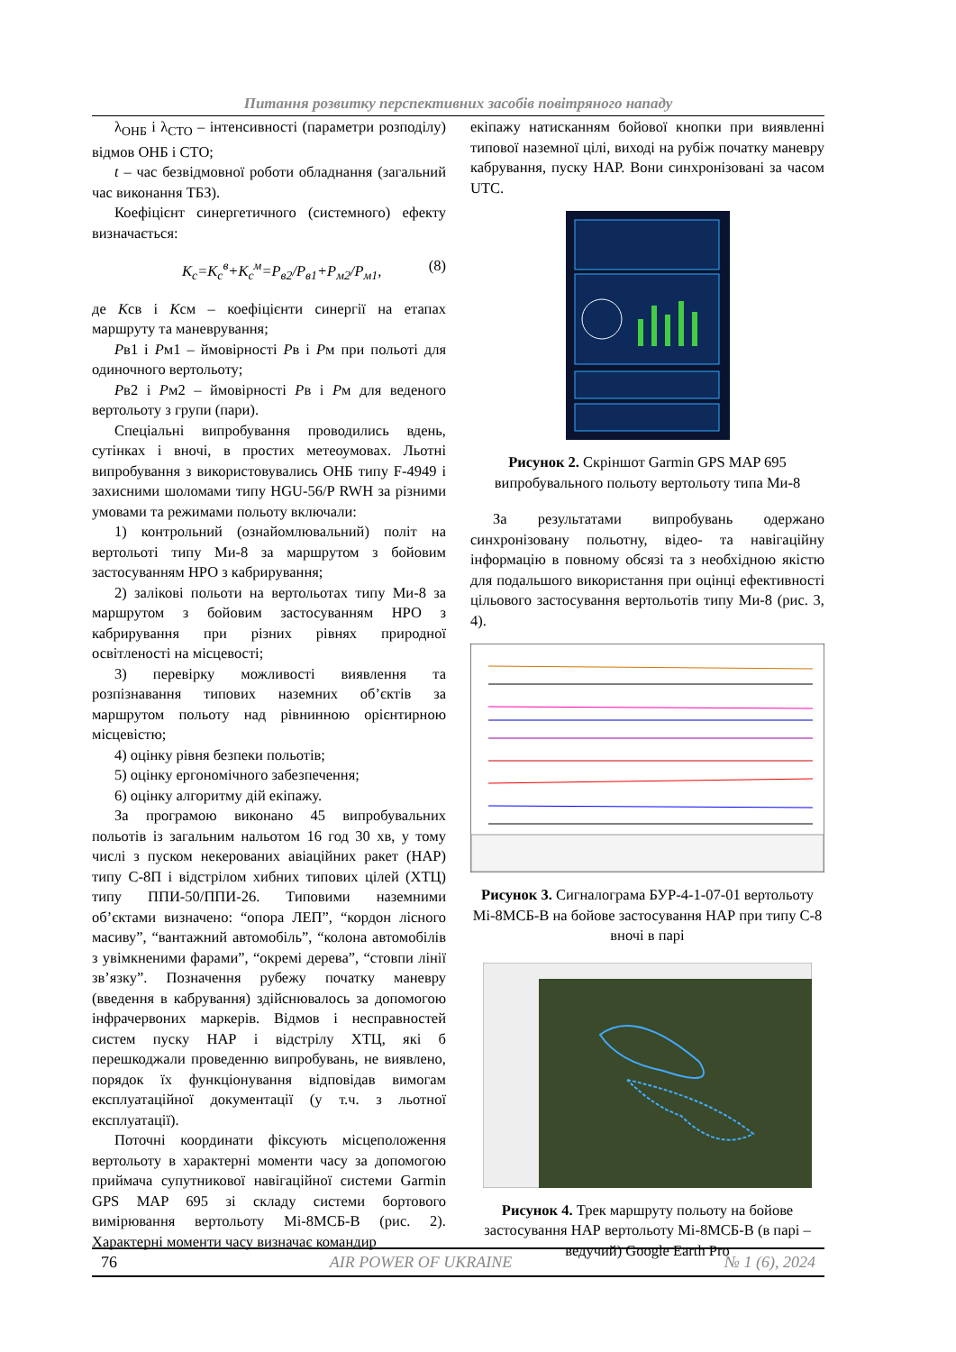Питання розвитку перспективних засобів повітряного нападу
λ<sub>ОНБ</sub> і λ<sub>СТО</sub> – інтенсивності (параметри розподілу) відмов ОНБ і СТО;
t – час безвідмовної роботи обладнання (загальний час виконання ТБЗ).
Коефіцієнт синергетичного (системного) ефекту визначається:
K<sub>с</sub>=K<sub>с</sub><sup>в</sup>+K<sub>с</sub><sup>м</sup>=P<sub>в2</sub>/P<sub>в1</sub>+P<sub>м2</sub>/P<sub>м1</sub>, (8)
де Ксв і Ксм – коефіцієнти синергії на етапах маршруту та маневрування;
Рв1 і Рм1 – ймовірності Рв і Рм при польоті для одиночного вертольоту;
Рв2 і Рм2 – ймовірності Рв і Рм для веденого вертольоту з групи (пари).
Спеціальні випробування проводились вдень, сутінках і вночі, в простих метеоумовах. Льотні випробування з використовувались ОНБ типу F-4949 і захисними шоломами типу HGU-56/P RWH за різними умовами та режимами польоту включали:
1) контрольний (ознайомлювальний) політ на вертольоті типу Ми-8 за маршрутом з бойовим застосуванням НРО з кабрирування;
2) залікові польоти на вертольотах типу Ми-8 за маршрутом з бойовим застосуванням НРО з кабрирування при різних рівнях природної освітленості на місцевості;
3) перевірку можливості виявлення та розпізнавання типових наземних об’єктів за маршрутом польоту над рівнинною орієнтирною місцевістю;
4) оцінку рівня безпеки польотів;
5) оцінку ергономічного забезпечення;
6) оцінку алгоритму дій екіпажу.
За програмою виконано 45 випробувальних польотів із загальним нальотом 16 год 30 хв, у тому числі з пуском некерованих авіаційних ракет (НАР) типу С-8П і відстрілом хибних типових цілей (ХТЦ) типу ППИ-50/ППИ-26. Типовими наземними об’єктами визначено: “опора ЛЕП”, “кордон лісного масиву”, “вантажний автомобіль”, “колона автомобілів з увімкненими фарами”, “окремі дерева”, “стовпи лінії зв’язку”. Позначення рубежу початку маневру (введення в кабрування) здійснювалось за допомогою інфрачервоних маркерів. Відмов і несправностей систем пуску НАР і відстрілу ХТЦ, які б перешкоджали проведенню випробувань, не виявлено, порядок їх функціонування відповідав вимогам експлуатаційної документації (у т.ч. з льотної експлуатації).
Поточні координати фіксують місцеположення вертольоту в характерні моменти часу за допомогою приймача супутникової навігаційної системи Garmin GPS MAP 695 зі складу системи бортового вимірювання вертольоту Мі-8МСБ-В (рис. 2). Характерні моменти часу визначає командир
екіпажу натисканням бойової кнопки при виявленні типової наземної цілі, виході на рубіж початку маневру кабрування, пуску НАР. Вони синхронізовані за часом UTC.
Рисунок 2. Скріншот Garmin GPS MAP 695 випробувального польоту вертольоту типа Ми-8
За результатами випробувань одержано синхронізовану польотну, відео- та навігаційну інформацію в повному обсязі та з необхідною якістю для подальшого використання при оцінці ефективності цільового застосування вертольотів типу Ми-8 (рис. 3, 4).
Рисунок 3. Сигналограма БУР-4-1-07-01 вертольоту Мі-8МСБ-В на бойове застосування НАР при типу С-8 вночі в парі
Рисунок 4. Трек маршруту польоту на бойове застосування НАР вертольоту Мі-8МСБ-В (в парі – ведучий) Google Earth Pro
76 AIR POWER OF UKRAINE № 1 (6), 2024